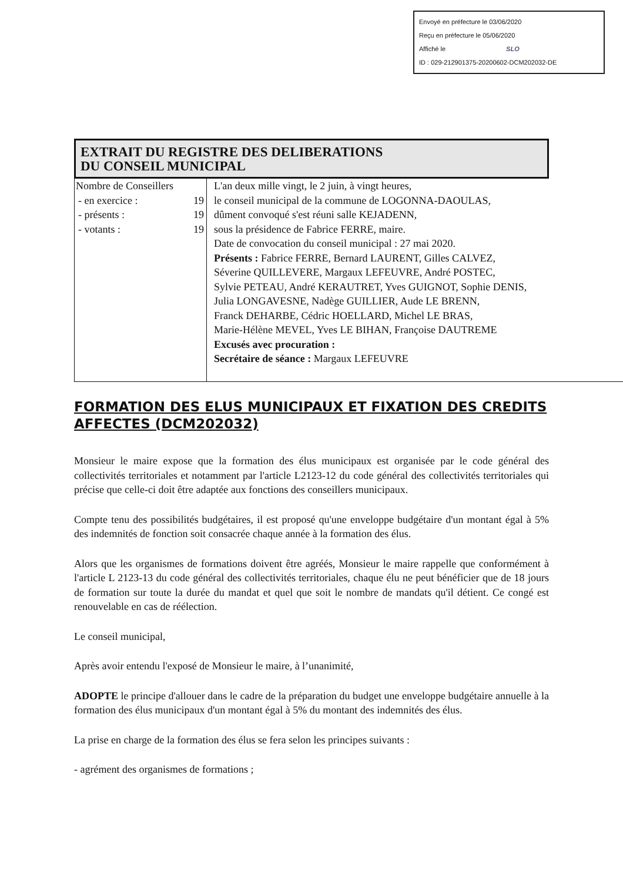Envoyé en préfecture le 03/06/2020
Reçu en préfecture le 05/06/2020
Affiché le SLO
ID : 029-212901375-20200602-DCM202032-DE
EXTRAIT DU REGISTRE DES DELIBERATIONS
DU CONSEIL MUNICIPAL
| Nombre de Conseillers - en exercice : 19 - présents : 19 - votants : 19 | L'an deux mille vingt, le 2 juin, à vingt heures, le conseil municipal de la commune de LOGONNA-DAOULAS, dûment convoqué s'est réuni salle KEJADENN, sous la présidence de Fabrice FERRE, maire. Date de convocation du conseil municipal : 27 mai 2020. Présents : Fabrice FERRE, Bernard LAURENT, Gilles CALVEZ, Séverine QUILLEVERE, Margaux LEFEUVRE, André POSTEC, Sylvie PETEAU, André KERAUTRET, Yves GUIGNOT, Sophie DENIS, Julia LONGAVESNE, Nadège GUILLIER, Aude LE BRENN, Franck DEHARBE, Cédric HOELLARD, Michel LE BRAS, Marie-Hélène MEVEL, Yves LE BIHAN, Françoise DAUTREME Excusés avec procuration : Secrétaire de séance : Margaux LEFEUVRE |
FORMATION DES ELUS MUNICIPAUX ET FIXATION DES CREDITS AFFECTES (DCM202032)
Monsieur le maire expose que la formation des élus municipaux est organisée par le code général des collectivités territoriales et notamment par l'article L2123-12 du code général des collectivités territoriales qui précise que celle-ci doit être adaptée aux fonctions des conseillers municipaux.
Compte tenu des possibilités budgétaires, il est proposé qu'une enveloppe budgétaire d'un montant égal à 5% des indemnités de fonction soit consacrée chaque année à la formation des élus.
Alors que les organismes de formations doivent être agréés, Monsieur le maire rappelle que conformément à l'article L 2123-13 du code général des collectivités territoriales, chaque élu ne peut bénéficier que de 18 jours de formation sur toute la durée du mandat et quel que soit le nombre de mandats qu'il détient. Ce congé est renouvelable en cas de réélection.
Le conseil municipal,
Après avoir entendu l'exposé de Monsieur le maire, à l’unanimité,
ADOPTE le principe d'allouer dans le cadre de la préparation du budget une enveloppe budgétaire annuelle à la formation des élus municipaux d'un montant égal à 5% du montant des indemnités des élus.
La prise en charge de la formation des élus se fera selon les principes suivants :
- agrément des organismes de formations ;